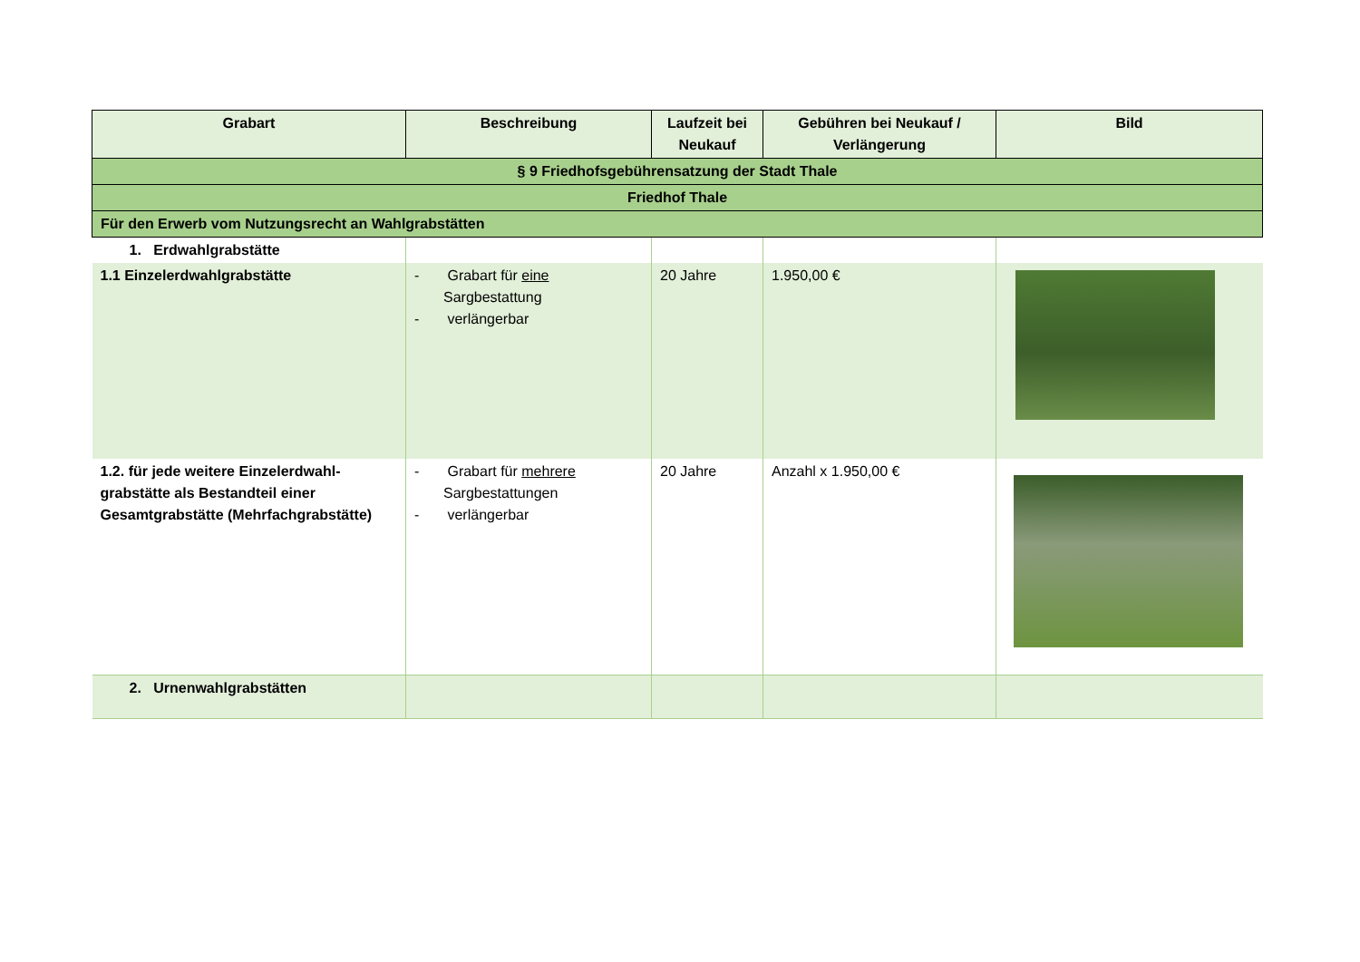| Grabart | Beschreibung | Laufzeit bei Neukauf | Gebühren bei Neukauf / Verlängerung | Bild |
| --- | --- | --- | --- | --- |
| § 9 Friedhofsgebührensatzung der Stadt Thale | | | | |
| Friedhof Thale | | | | |
| Für den Erwerb vom Nutzungsrecht an Wahlgrabstätten | | | | |
| 1. Erdwahlgrabstätte | | | | |
| 1.1 Einzelerdwahlgrabstätte | - Grabart für eine Sargbestattung - verlängerbar | 20 Jahre | 1.950,00 € | |
| 1.2. für jede weitere Einzelerdwahl-grabstätte als Bestandteil einer Gesamtgrabstätte (Mehrfachgrabstätte) | - Grabart für mehrere Sargbestattungen - verlängerbar | 20 Jahre | Anzahl x 1.950,00 € | |
| 2. Urnenwahlgrabstätten | | | | |